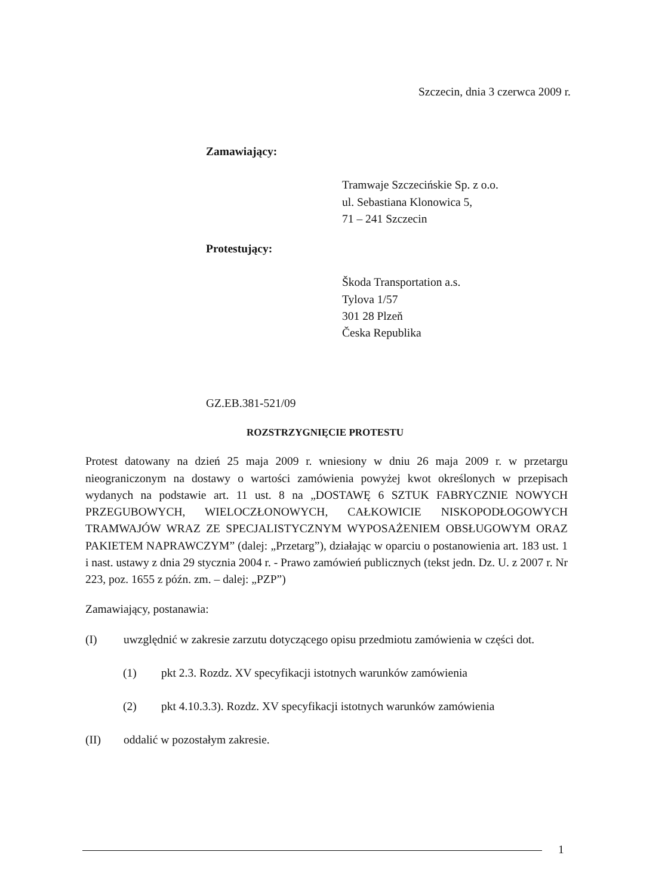Szczecin, dnia 3 czerwca 2009 r.
Zamawiający:
Tramwaje Szczecińskie Sp. z o.o.
ul. Sebastiana Klonowica 5,
71 – 241 Szczecin
Protestujący:
Škoda Transportation a.s.
Tylova 1/57
301 28 Plzeň
Česka Republika
GZ.EB.381-521/09
ROZSTRZYGNIĘCIE PROTESTU
Protest datowany na dzień 25 maja 2009 r. wniesiony w dniu 26 maja 2009 r. w przetargu nieograniczonym na dostawy o wartości zamówienia powyżej kwot określonych w przepisach wydanych na podstawie art. 11 ust. 8 na „DOSTAWĘ 6 SZTUK FABRYCZNIE NOWYCH PRZEGUBOWYCH, WIELOCZŁONOWYCH, CAŁKOWICIE NISKOPODŁOGOWYCH TRAMWAJÓW WRAZ ZE SPECJALISTYCZNYM WYPOSAŻENIEM OBSŁUGOWYM ORAZ PAKIETEM NAPRAWCZYM” (dalej: „Przetarg”), działając w oparciu o postanowienia art. 183 ust. 1 i nast. ustawy z dnia 29 stycznia 2004 r. - Prawo zamówień publicznych (tekst jedn. Dz. U. z 2007 r. Nr 223, poz. 1655 z późn. zm. – dalej: „PZP”)
Zamawiający, postanawia:
(I) uwzględnić w zakresie zarzutu dotyczącego opisu przedmiotu zamówienia w części dot.
(1) pkt 2.3. Rozdz. XV specyfikacji istotnych warunków zamówienia
(2) pkt 4.10.3.3). Rozdz. XV specyfikacji istotnych warunków zamówienia
(II) oddalić w pozostałym zakresie.
1